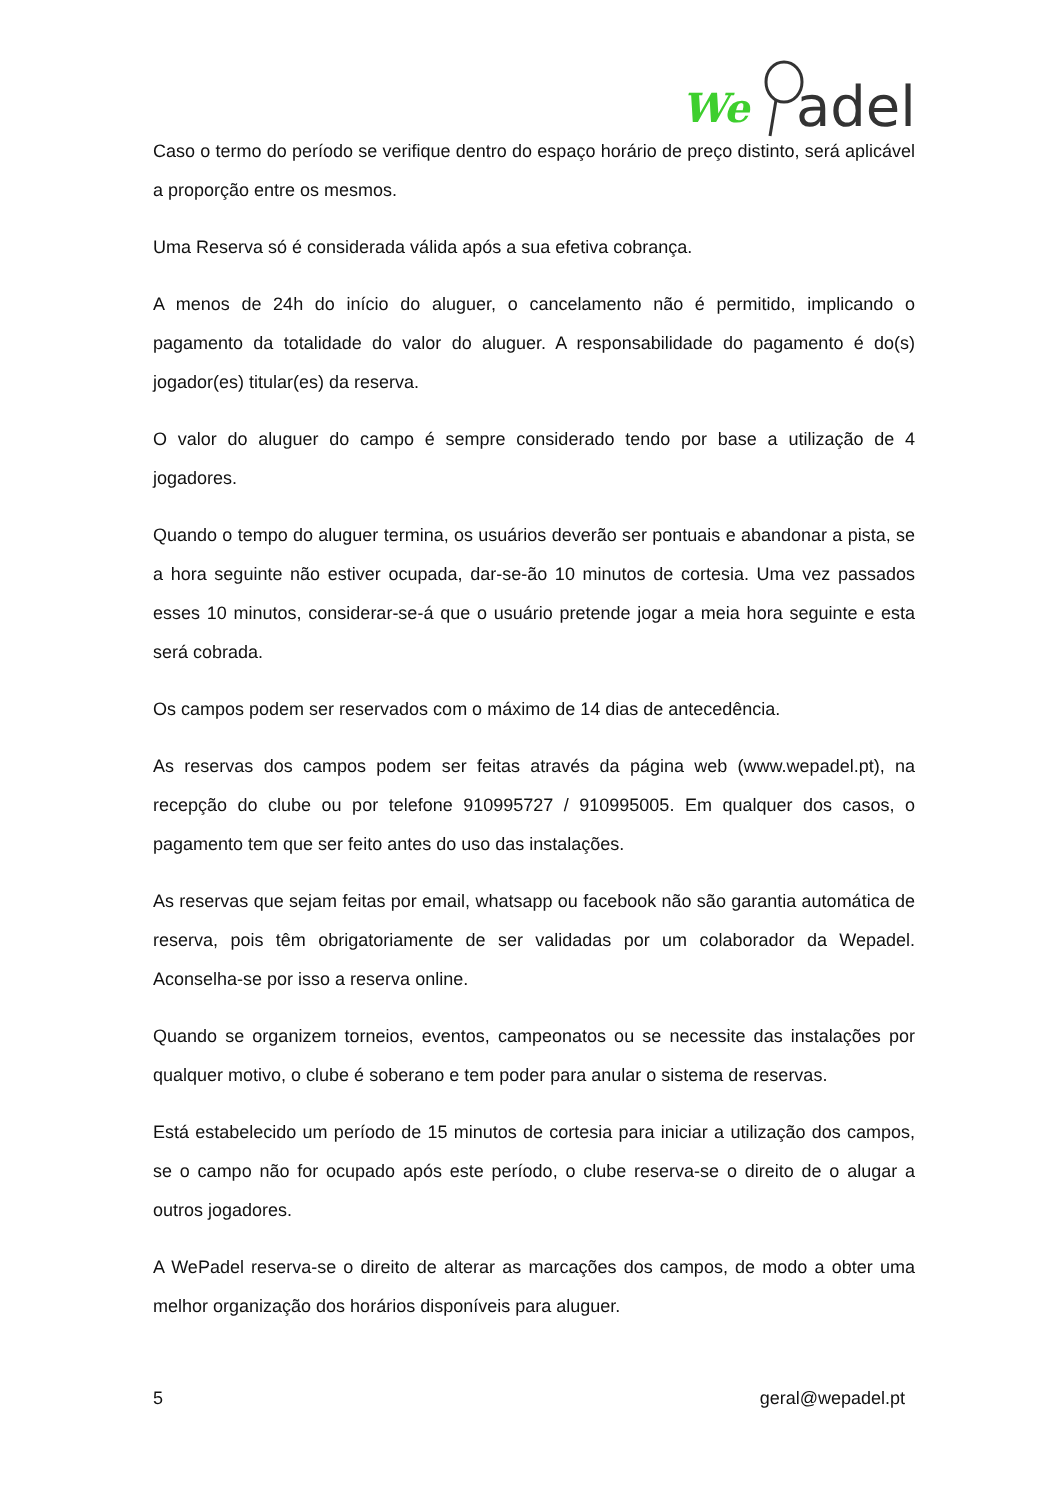We
adel
Caso o termo do período se verifique dentro do espaço horário de preço distinto, será aplicável a proporção entre os mesmos.
Uma Reserva só é considerada válida após a sua efetiva cobrança.
A menos de 24h do início do aluguer, o cancelamento não é permitido, implicando o pagamento da totalidade do valor do aluguer. A responsabilidade do pagamento é do(s) jogador(es) titular(es) da reserva.
O valor do aluguer do campo é sempre considerado tendo por base a utilização de 4 jogadores.
Quando o tempo do aluguer termina, os usuários deverão ser pontuais e abandonar a pista, se a hora seguinte não estiver ocupada, dar-se-ão 10 minutos de cortesia. Uma vez passados esses 10 minutos, considerar-se-á que o usuário pretende jogar a meia hora seguinte e esta será cobrada.
Os campos podem ser reservados com o máximo de 14 dias de antecedência.
As reservas dos campos podem ser feitas através da página web (www.wepadel.pt), na recepção do clube ou por telefone 910995727 / 910995005. Em qualquer dos casos, o pagamento tem que ser feito antes do uso das instalações.
As reservas que sejam feitas por email, whatsapp ou facebook não são garantia automática de reserva, pois têm obrigatoriamente de ser validadas por um colaborador da Wepadel. Aconselha-se por isso a reserva online.
Quando se organizem torneios, eventos, campeonatos ou se necessite das instalações por qualquer motivo, o clube é soberano e tem poder para anular o sistema de reservas.
Está estabelecido um período de 15 minutos de cortesia para iniciar a utilização dos campos, se o campo não for ocupado após este período, o clube reserva-se o direito de o alugar a outros jogadores.
A WePadel reserva-se o direito de alterar as marcações dos campos, de modo a obter uma melhor organização dos horários disponíveis para aluguer.
5 geral@wepadel.pt